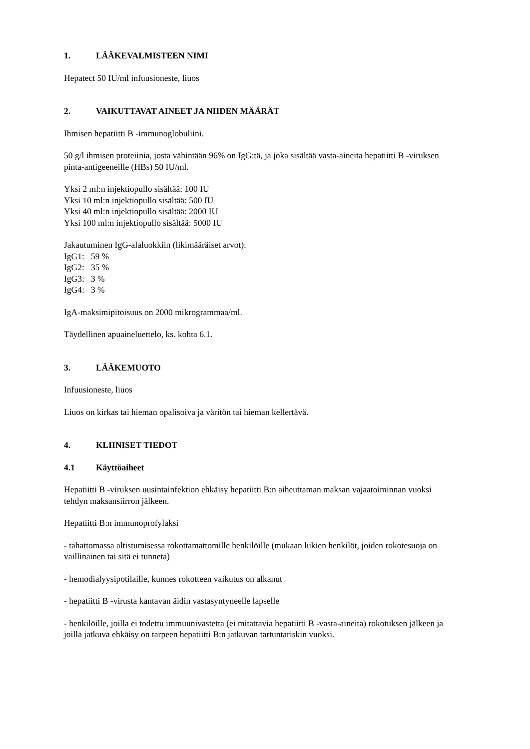1. LÄÄKEVALMISTEEN NIMI
Hepatect 50 IU/ml infuusioneste, liuos
2. VAIKUTTAVAT AINEET JA NIIDEN MÄÄRÄT
Ihmisen hepatiitti B -immunoglobuliini.
50 g/l ihmisen proteiinia, josta vähintään 96% on IgG:tä, ja joka sisältää vasta-aineita hepatiitti B -viruksen pinta-antigeeneille (HBs) 50 IU/ml.
Yksi 2 ml:n injektiopullo sisältää: 100 IU
Yksi 10 ml:n injektiopullo sisältää: 500 IU
Yksi 40 ml:n injektiopullo sisältää: 2000 IU
Yksi 100 ml:n injektiopullo sisältää: 5000 IU
Jakautuminen IgG-alaluokkiin (likimääräiset arvot):
IgG1: 59 %
IgG2: 35 %
IgG3: 3 %
IgG4: 3 %
IgA-maksimipitoisuus on 2000 mikrogrammaa/ml.
Täydellinen apuaineluettelo, ks. kohta 6.1.
3. LÄÄKEMUOTO
Infuusioneste, liuos
Liuos on kirkas tai hieman opalisoiva ja väritön tai hieman kellertävä.
4. KLIINISET TIEDOT
4.1 Käyttöaiheet
Hepatiitti B -viruksen uusintainfektion ehkäisy hepatiitti B:n aiheuttaman maksan vajaatoiminnan vuoksi tehdyn maksansiirron jälkeen.
Hepatiitti B:n immunoprofylaksi
- tahattomassa altistumisessa rokottamattomille henkilöille (mukaan lukien henkilöt, joiden rokotesuoja on vaillinainen tai sitä ei tunneta)
- hemodialyysipotilaille, kunnes rokotteen vaikutus on alkanut
- hepatiitti B -virusta kantavan äidin vastasyntyneelle lapselle
- henkilöille, joilla ei todettu immuunivastetta (ei mitattavia hepatiitti B -vasta-aineita) rokotuksen jälkeen ja joilla jatkuva ehkäisy on tarpeen hepatiitti B:n jatkuvan tartuntariskin vuoksi.